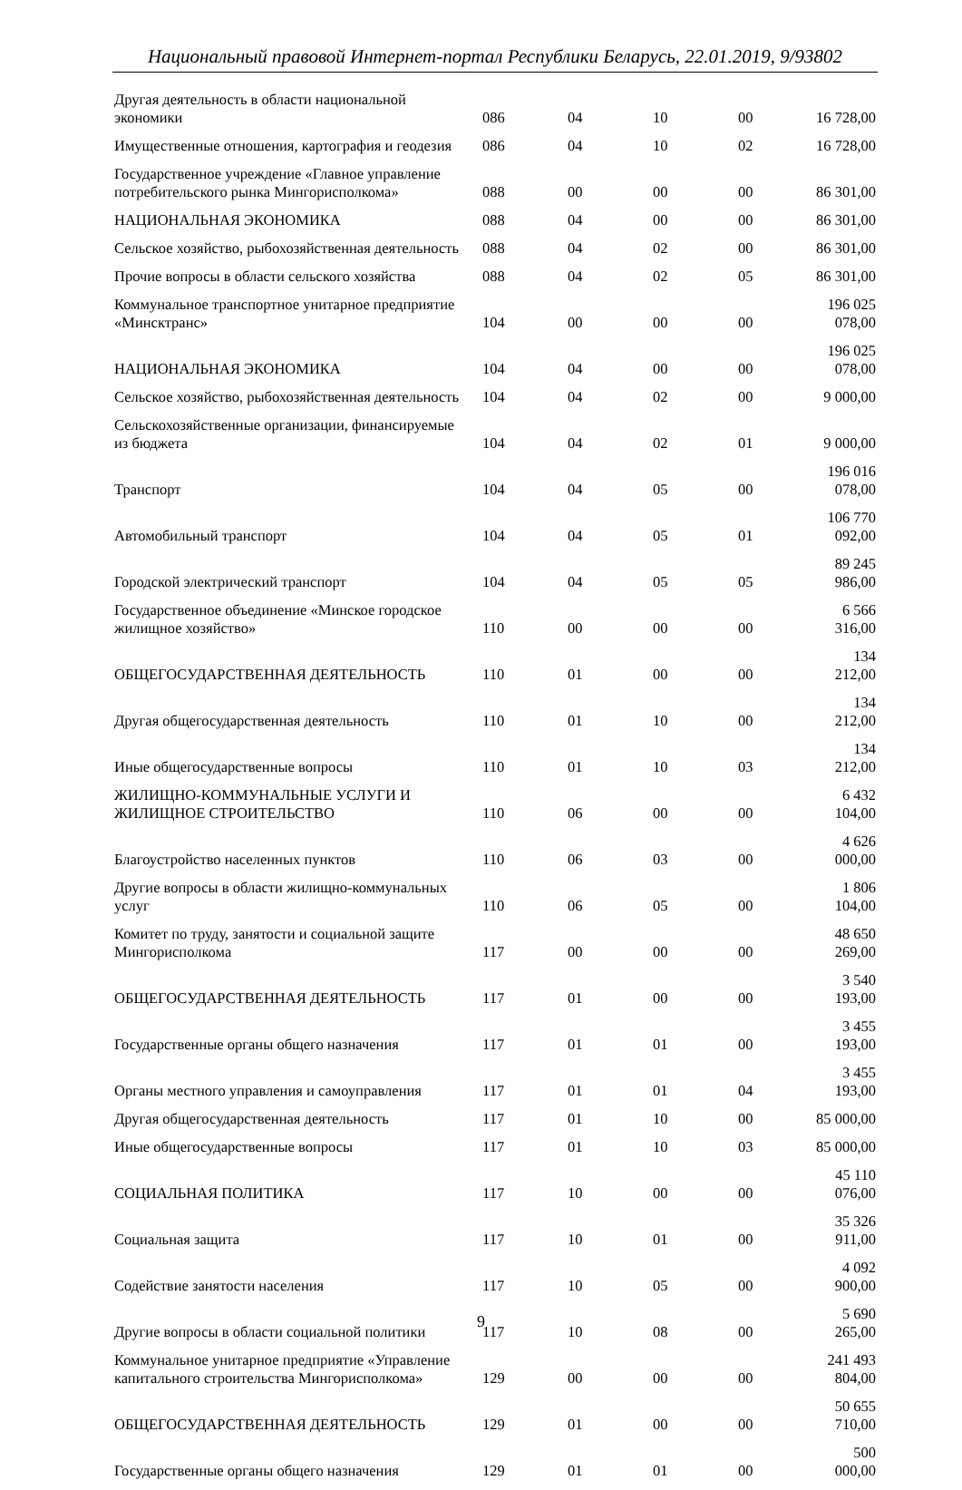Национальный правовой Интернет-портал Республики Беларусь, 22.01.2019, 9/93802
| Другая деятельность в области национальной экономики | 086 | 04 | 10 | 00 | 16 728,00 |
| Имущественные отношения, картография и геодезия | 086 | 04 | 10 | 02 | 16 728,00 |
| Государственное учреждение «Главное управление потребительского рынка Мингорисполкома» | 088 | 00 | 00 | 00 | 86 301,00 |
| НАЦИОНАЛЬНАЯ ЭКОНОМИКА | 088 | 04 | 00 | 00 | 86 301,00 |
| Сельское хозяйство, рыбохозяйственная деятельность | 088 | 04 | 02 | 00 | 86 301,00 |
| Прочие вопросы в области сельского хозяйства | 088 | 04 | 02 | 05 | 86 301,00 |
| Коммунальное транспортное унитарное предприятие «Минсктранс» | 104 | 00 | 00 | 00 | 196 025 078,00 |
| НАЦИОНАЛЬНАЯ ЭКОНОМИКА | 104 | 04 | 00 | 00 | 196 025 078,00 |
| Сельское хозяйство, рыбохозяйственная деятельность | 104 | 04 | 02 | 00 | 9 000,00 |
| Сельскохозяйственные организации, финансируемые из бюджета | 104 | 04 | 02 | 01 | 9 000,00 |
| Транспорт | 104 | 04 | 05 | 00 | 196 016 078,00 |
| Автомобильный транспорт | 104 | 04 | 05 | 01 | 106 770 092,00 |
| Городской электрический транспорт | 104 | 04 | 05 | 05 | 89 245 986,00 |
| Государственное объединение «Минское городское жилищное хозяйство» | 110 | 00 | 00 | 00 | 6 566 316,00 |
| ОБЩЕГОСУДАРСТВЕННАЯ ДЕЯТЕЛЬНОСТЬ | 110 | 01 | 00 | 00 | 134 212,00 |
| Другая общегосударственная деятельность | 110 | 01 | 10 | 00 | 134 212,00 |
| Иные общегосударственные вопросы | 110 | 01 | 10 | 03 | 134 212,00 |
| ЖИЛИЩНО-КОММУНАЛЬНЫЕ УСЛУГИ И ЖИЛИЩНОЕ СТРОИТЕЛЬСТВО | 110 | 06 | 00 | 00 | 6 432 104,00 |
| Благоустройство населенных пунктов | 110 | 06 | 03 | 00 | 4 626 000,00 |
| Другие вопросы в области жилищно-коммунальных услуг | 110 | 06 | 05 | 00 | 1 806 104,00 |
| Комитет по труду, занятости и социальной защите Мингорисполкома | 117 | 00 | 00 | 00 | 48 650 269,00 |
| ОБЩЕГОСУДАРСТВЕННАЯ ДЕЯТЕЛЬНОСТЬ | 117 | 01 | 00 | 00 | 3 540 193,00 |
| Государственные органы общего назначения | 117 | 01 | 01 | 00 | 3 455 193,00 |
| Органы местного управления и самоуправления | 117 | 01 | 01 | 04 | 3 455 193,00 |
| Другая общегосударственная деятельность | 117 | 01 | 10 | 00 | 85 000,00 |
| Иные общегосударственные вопросы | 117 | 01 | 10 | 03 | 85 000,00 |
| СОЦИАЛЬНАЯ ПОЛИТИКА | 117 | 10 | 00 | 00 | 45 110 076,00 |
| Социальная защита | 117 | 10 | 01 | 00 | 35 326 911,00 |
| Содействие занятости населения | 117 | 10 | 05 | 00 | 4 092 900,00 |
| Другие вопросы в области социальной политики | 117 | 10 | 08 | 00 | 5 690 265,00 |
| Коммунальное унитарное предприятие «Управление капитального строительства Мингорисполкома» | 129 | 00 | 00 | 00 | 241 493 804,00 |
| ОБЩЕГОСУДАРСТВЕННАЯ ДЕЯТЕЛЬНОСТЬ | 129 | 01 | 00 | 00 | 50 655 710,00 |
| Государственные органы общего назначения | 129 | 01 | 01 | 00 | 500 000,00 |
9